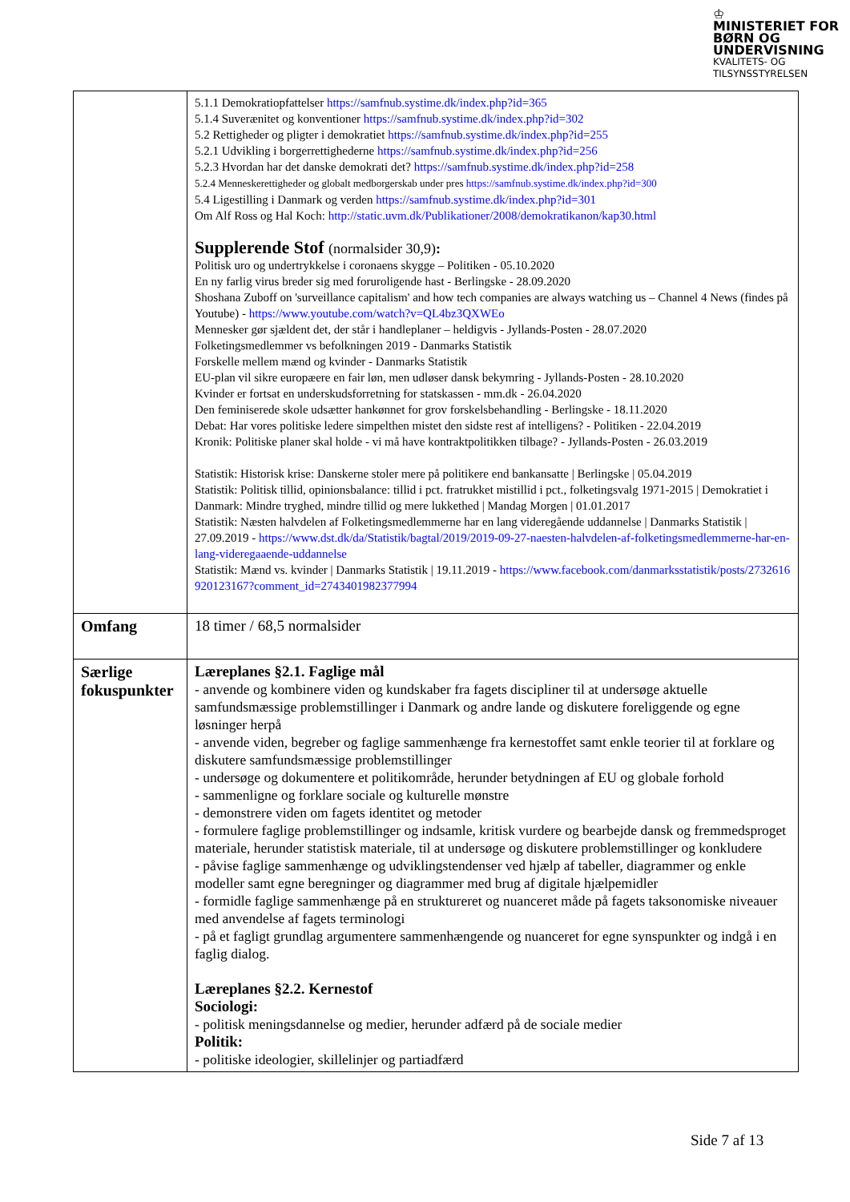♔
MINISTERIET FOR
BØRN OG
UNDERVISNING
KVALITETS- OG
TILSYNSSTYRELSEN
| | 5.1.1 Demokratiopfattelser https://samfnub.systime.dk/index.php?id=365 5.1.4 Suverænitet og konventioner https://samfnub.systime.dk/index.php?id=302 5.2 Rettigheder og pligter i demokratiet https://samfnub.systime.dk/index.php?id=255 5.2.1 Udvikling i borgerrettighederne https://samfnub.systime.dk/index.php?id=256 5.2.3 Hvordan har det danske demokrati det? https://samfnub.systime.dk/index.php?id=258 5.2.4 Menneskerettigheder og globalt medborgerskab under pres https://samfnub.systime.dk/index.php?id=300 5.4 Ligestilling i Danmark og verden https://samfnub.systime.dk/index.php?id=301 Om Alf Ross og Hal Koch: http://static.uvm.dk/Publikationer/2008/demokratikanon/kap30.html Supplerende Stof (normalsider 30,9) : Politisk uro og undertrykkelse i coronaens skygge – Politiken - 05.10.2020 En ny farlig virus breder sig med foruroligende hast - Berlingske - 28.09.2020 Shoshana Zuboff on 'surveillance capitalism' and how tech companies are always watching us – Channel 4 News (findes på Youtube) - https://www.youtube.com/watch?v=QL4bz3QXWEo Mennesker gør sjældent det, der står i handleplaner – heldigvis - Jyllands-Posten - 28.07.2020 Folketingsmedlemmer vs befolkningen 2019 - Danmarks Statistik Forskelle mellem mænd og kvinder - Danmarks Statistik EU-plan vil sikre europæere en fair løn, men udløser dansk bekymring - Jyllands-Posten - 28.10.2020 Kvinder er fortsat en underskudsforretning for statskassen - mm.dk - 26.04.2020 Den feminiserede skole udsætter hankønnet for grov forskelsbehandling - Berlingske - 18.11.2020 Debat: Har vores politiske ledere simpelthen mistet den sidste rest af intelligens? - Politiken - 22.04.2019 Kronik: Politiske planer skal holde - vi må have kontraktpolitikken tilbage? - Jyllands-Posten - 26.03.2019 Statistik: Historisk krise: Danskerne stoler mere på politikere end bankansatte / Berlingske / 05.04.2019 Statistik: Politisk tillid, opinionsbalance: tillid i pct. fratrukket mistillid i pct., folketingsvalg 1971-2015 / Demokratiet i Danmark: Mindre tryghed, mindre tillid og mere lukkethed / Mandag Morgen / 01.01.2017 Statistik: Næsten halvdelen af Folketingsmedlemmerne har en lang videregående uddannelse / Danmarks Statistik / 27.09.2019 - https://www.dst.dk/da/Statistik/bagtal/2019/2019-09-27-naesten-halvdelen-af-folketingsmedlemmerne-har-en-lang-videregaaende-uddannelse Statistik: Mænd vs. kvinder / Danmarks Statistik / 19.11.2019 - https://www.facebook.com/danmarksstatistik/posts/2732616920123167?comment_id=2743401982377994 |
| Omfang | 18 timer / 68,5 normalsider |
| Særlige fokuspunkter | Læreplanes §2.1. Faglige mål - anvende og kombinere viden og kundskaber fra fagets discipliner til at undersøge aktuelle samfundsmæssige problemstillinger i Danmark og andre lande og diskutere foreliggende og egne løsninger herpå - anvende viden, begreber og faglige sammenhænge fra kernestoffet samt enkle teorier til at forklare og diskutere samfundsmæssige problemstillinger - undersøge og dokumentere et politikområde, herunder betydningen af EU og globale forhold - sammenligne og forklare sociale og kulturelle mønstre - demonstrere viden om fagets identitet og metoder - formulere faglige problemstillinger og indsamle, kritisk vurdere og bearbejde dansk og fremmedsproget materiale, herunder statistisk materiale, til at undersøge og diskutere problemstillinger og konkludere - påvise faglige sammenhænge og udviklingstendenser ved hjælp af tabeller, diagrammer og enkle modeller samt egne beregninger og diagrammer med brug af digitale hjælpemidler - formidle faglige sammenhænge på en struktureret og nuanceret måde på fagets taksonomiske niveauer med anvendelse af fagets terminologi - på et fagligt grundlag argumentere sammenhængende og nuanceret for egne synspunkter og indgå i en faglig dialog. Læreplanes §2.2. Kernestof Sociologi: - politisk meningsdannelse og medier, herunder adfærd på de sociale medier Politik: - politiske ideologier, skillelinjer og partiadfærd |
Side 7 af 13